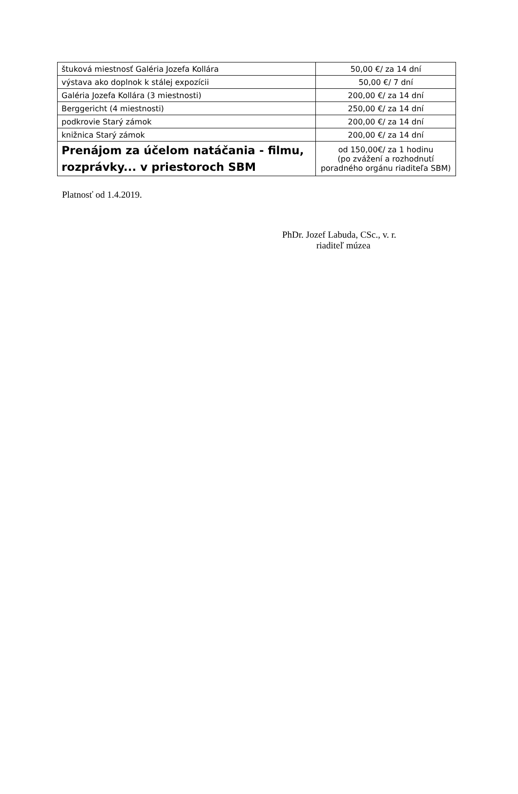| štuková miestnosť Galéria Jozefa Kollára | 50,00 €/ za 14 dní |
| výstava ako doplnok k stálej expozícii | 50,00 €/ 7 dní |
| Galéria Jozefa Kollára (3 miestnosti) | 200,00 €/ za 14 dní |
| Berggericht (4 miestnosti) | 250,00 €/ za 14 dní |
| podkrovie Starý zámok | 200,00 €/ za 14 dní |
| knižnica Starý zámok | 200,00 €/ za 14 dní |
| Prenájom za účelom natáčania - filmu, rozprávky... v priestoroch SBM | od 150,00€/ za 1 hodinu (po zvážení a rozhodnutí poradného orgánu riaditeľa SBM) |
Platnosť od 1.4.2019.
PhDr. Jozef Labuda, CSc., v. r.
riaditeľ múzea